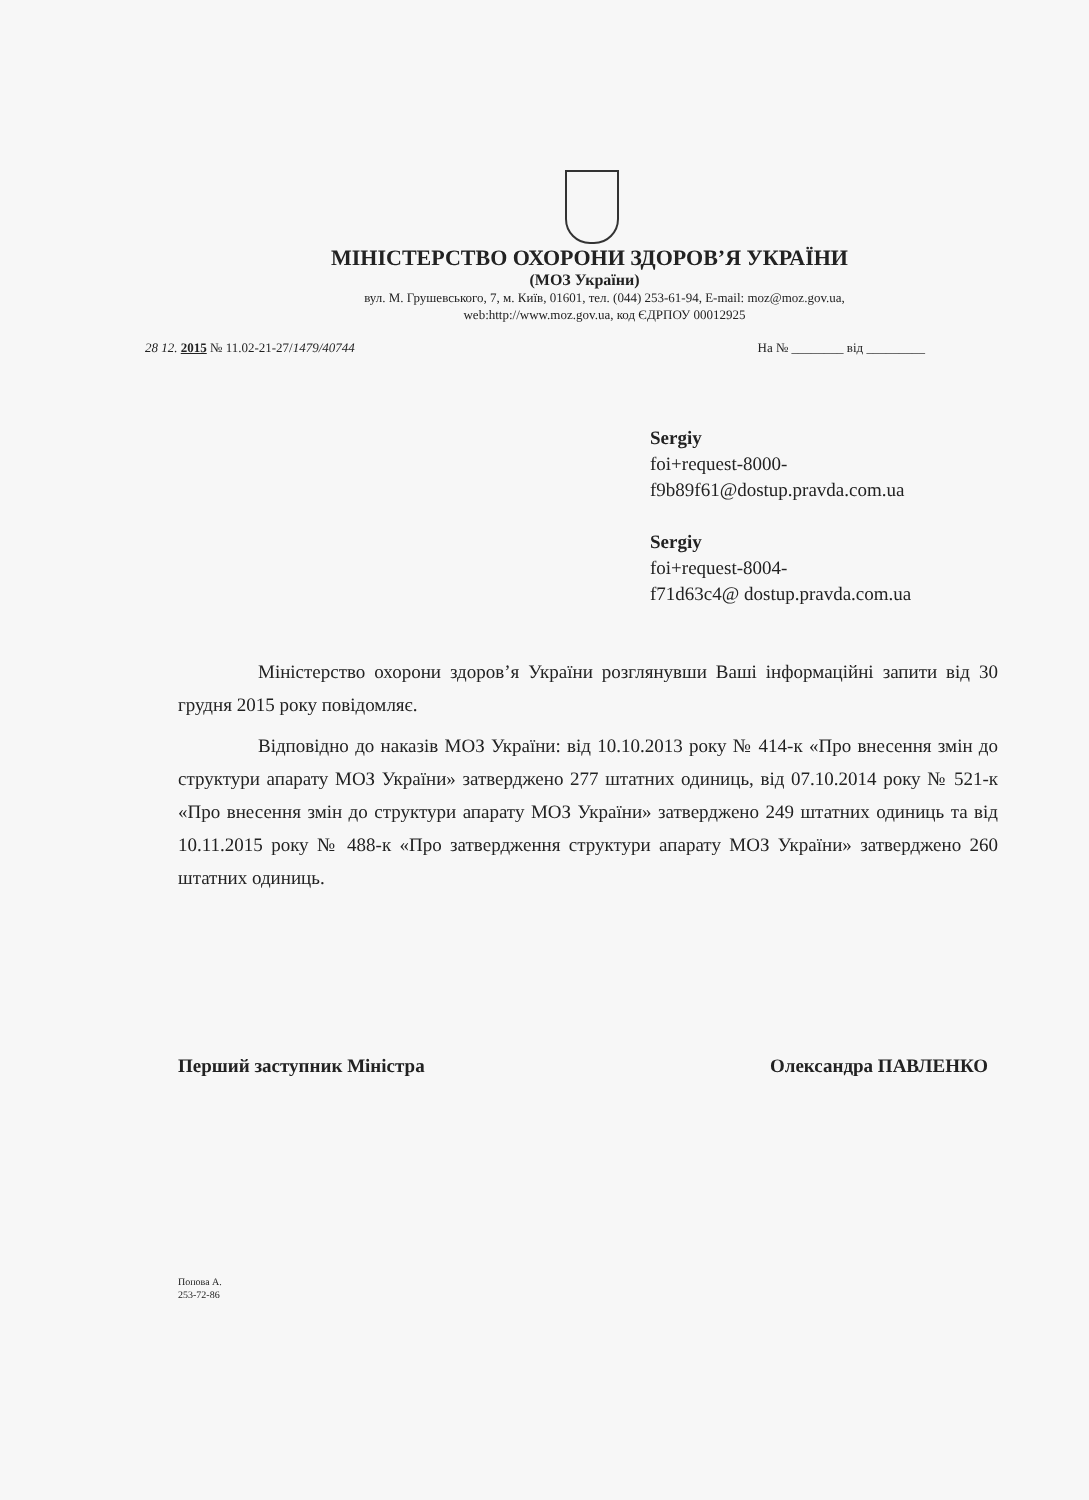МІНІСТЕРСТВО ОХОРОНИ ЗДОРОВ’Я УКРАЇНИ
(МОЗ України)
вул. М. Грушевського, 7, м. Київ, 01601, тел. (044) 253-61-94, E-mail: moz@moz.gov.ua,
web:http://www.moz.gov.ua, код ЄДРПОУ 00012925
28 12. 2015 № 11.02-21-27/1479/40744 На № ________ від _________
Sergiy
foi+request-8000-
f9b89f61@dostup.pravda.com.ua
Sergiy
foi+request-8004-
f71d63c4@ dostup.pravda.com.ua
Міністерство охорони здоров’я України розглянувши Ваші інформаційні запити від 30 грудня 2015 року повідомляє.
Відповідно до наказів МОЗ України: від 10.10.2013 року № 414-к «Про внесення змін до структури апарату МОЗ України» затверджено 277 штатних одиниць, від 07.10.2014 року № 521-к «Про внесення змін до структури апарату МОЗ України» затверджено 249 штатних одиниць та від 10.11.2015 року № 488-к «Про затвердження структури апарату МОЗ України» затверджено 260 штатних одиниць.
Перший заступник Міністра Олександра ПАВЛЕНКО
Попова А.
253-72-86